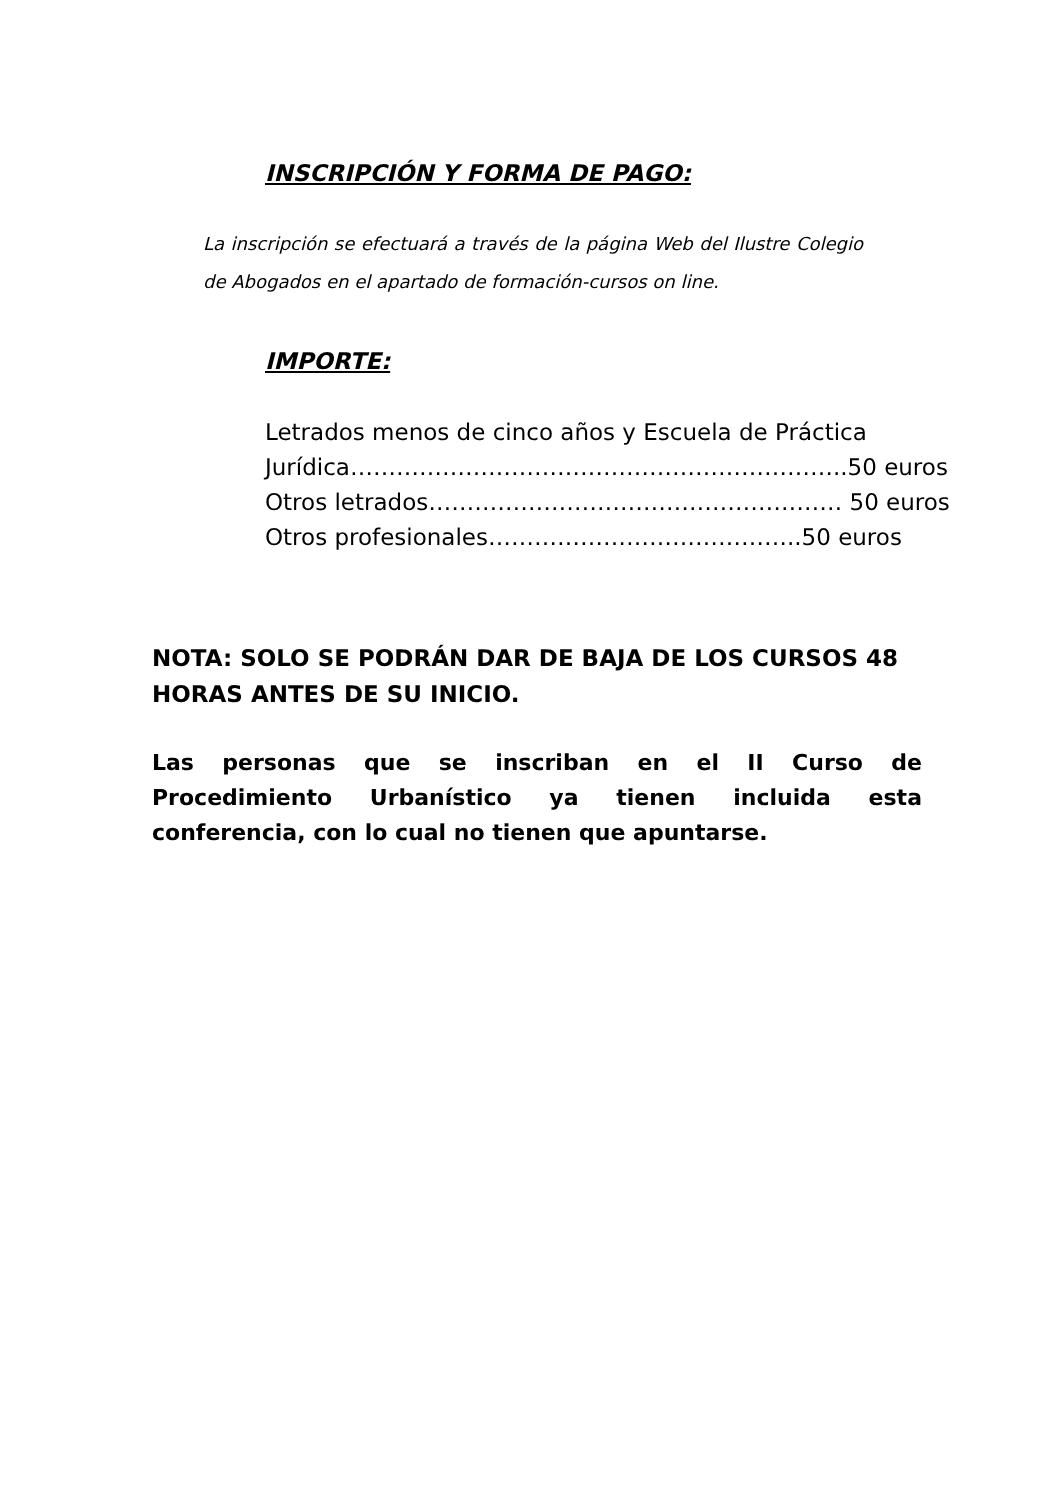INSCRIPCIÓN Y FORMA DE PAGO:
La inscripción se efectuará a través de la página Web del Ilustre Colegio de Abogados en el apartado de formación-cursos on line.
IMPORTE:
Letrados menos de cinco años y Escuela de Práctica
Jurídica………………………………………………………..50 euros
Otros letrados……………………………………………… 50 euros
Otros profesionales…………………………………..50 euros
NOTA: SOLO SE PODRÁN DAR DE BAJA DE LOS CURSOS 48 HORAS ANTES DE SU INICIO.
Las personas que se inscriban en el II Curso de Procedimiento Urbanístico ya tienen incluida esta conferencia, con lo cual no tienen que apuntarse.